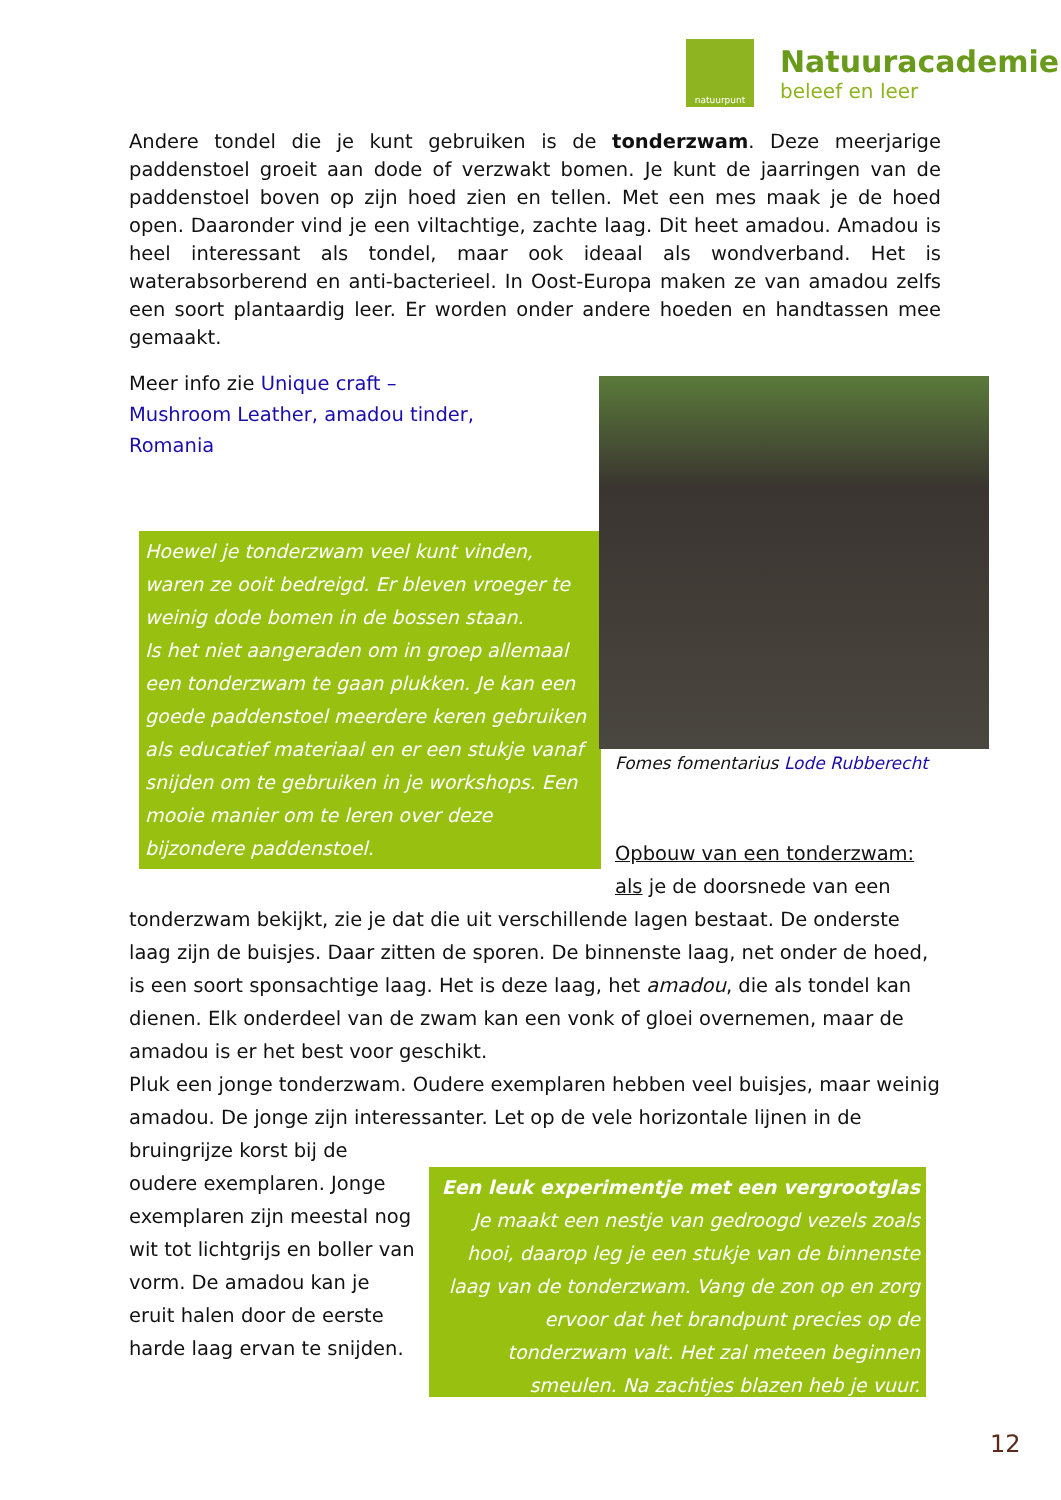natuurpunt
Natuuracademie
beleef en leer
Andere tondel die je kunt gebruiken is de tonderzwam. Deze meerjarige paddenstoel groeit aan dode of verzwakt bomen. Je kunt de jaarringen van de paddenstoel boven op zijn hoed zien en tellen. Met een mes maak je de hoed open. Daaronder vind je een viltachtige, zachte laag. Dit heet amadou. Amadou is heel interessant als tondel, maar ook ideaal als wondverband. Het is waterabsorberend en anti-bacterieel. In Oost-Europa maken ze van amadou zelfs een soort plantaardig leer. Er worden onder andere hoeden en handtassen mee gemaakt.
Meer info zie Unique craft – Mushroom Leather, amadou tinder, Romania
Hoewel je tonderzwam veel kunt vinden, waren ze ooit bedreigd. Er bleven vroeger te weinig dode bomen in de bossen staan.
Is het niet aangeraden om in groep allemaal een tonderzwam te gaan plukken. Je kan een goede paddenstoel meerdere keren gebruiken als educatief materiaal en er een stukje vanaf snijden om te gebruiken in je workshops. Een mooie manier om te leren over deze bijzondere paddenstoel.
Fomes fomentarius Lode Rubberecht
Opbouw van een tonderzwam:
als je de doorsnede van een
tonderzwam bekijkt, zie je dat die uit verschillende lagen bestaat. De onderste laag zijn de buisjes. Daar zitten de sporen. De binnenste laag, net onder de hoed, is een soort sponsachtige laag. Het is deze laag, het amadou, die als tondel kan dienen. Elk onderdeel van de zwam kan een vonk of gloei overnemen, maar de amadou is er het best voor geschikt.
Pluk een jonge tonderzwam. Oudere exemplaren hebben veel buisjes, maar weinig amadou. De jonge zijn interessanter. Let op de vele horizontale lijnen in de bruingrijze korst bij de
oudere exemplaren. Jonge exemplaren zijn meestal nog wit tot lichtgrijs en boller van vorm. De amadou kan je eruit halen door de eerste harde laag ervan te snijden.
Een leuk experimentje met een vergrootglas
Je maakt een nestje van gedroogd vezels zoals hooi, daarop leg je een stukje van de binnenste laag van de tonderzwam. Vang de zon op en zorg ervoor dat het brandpunt precies op de tonderzwam valt. Het zal meteen beginnen smeulen. Na zachtjes blazen heb je vuur.
12